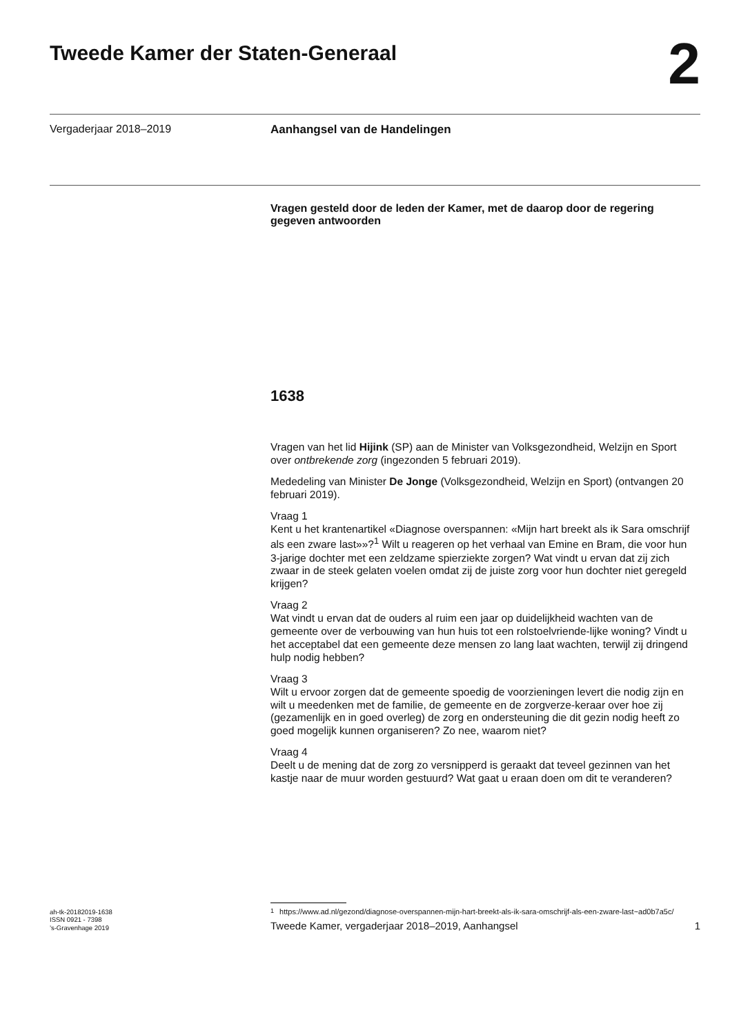Tweede Kamer der Staten-Generaal
2
Vergaderjaar 2018–2019 Aanhangsel van de Handelingen
Vragen gesteld door de leden der Kamer, met de daarop door de regering gegeven antwoorden
1638
Vragen van het lid Hijink (SP) aan de Minister van Volksgezondheid, Welzijn en Sport over ontbrekende zorg (ingezonden 5 februari 2019).
Mededeling van Minister De Jonge (Volksgezondheid, Welzijn en Sport) (ontvangen 20 februari 2019).
Vraag 1
Kent u het krantenartikel «Diagnose overspannen: «Mijn hart breekt als ik Sara omschrijf als een zware last»»?<sup>1</sup> Wilt u reageren op het verhaal van Emine en Bram, die voor hun 3-jarige dochter met een zeldzame spierziekte zorgen? Wat vindt u ervan dat zij zich zwaar in de steek gelaten voelen omdat zij de juiste zorg voor hun dochter niet geregeld krijgen?
Vraag 2
Wat vindt u ervan dat de ouders al ruim een jaar op duidelijkheid wachten van de gemeente over de verbouwing van hun huis tot een rolstoelvriende-lijke woning? Vindt u het acceptabel dat een gemeente deze mensen zo lang laat wachten, terwijl zij dringend hulp nodig hebben?
Vraag 3
Wilt u ervoor zorgen dat de gemeente spoedig de voorzieningen levert die nodig zijn en wilt u meedenken met de familie, de gemeente en de zorgverze-keraar over hoe zij (gezamenlijk en in goed overleg) de zorg en ondersteuning die dit gezin nodig heeft zo goed mogelijk kunnen organiseren? Zo nee, waarom niet?
Vraag 4
Deelt u de mening dat de zorg zo versnipperd is geraakt dat teveel gezinnen van het kastje naar de muur worden gestuurd? Wat gaat u eraan doen om dit te veranderen?
<sup>1</sup> https://www.ad.nl/gezond/diagnose-overspannen-mijn-hart-breekt-als-ik-sara-omschrijf-als-een-zware-last~ad0b7a5c/
ah-tk-20182019-1638
ISSN 0921 - 7398
’s-Gravenhage 2019
Tweede Kamer, vergaderjaar 2018–2019, Aanhangsel
1